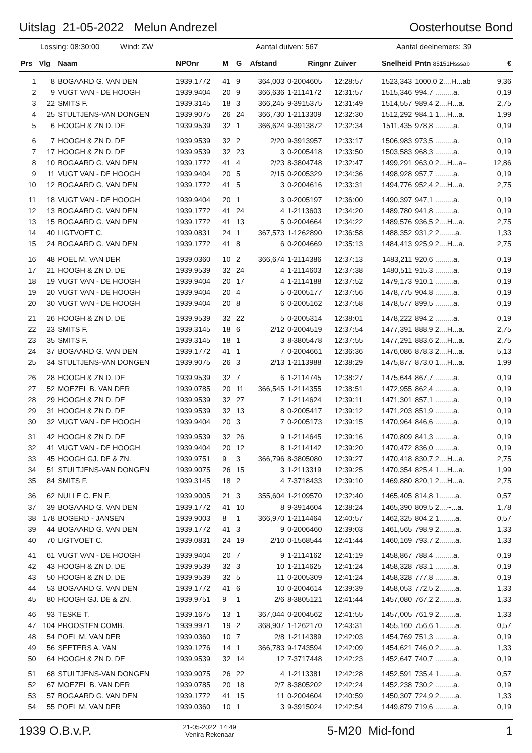Uitslag 21-05-2022 Melun Andrezel Oosterhoutse Bond
Lossing: 08:30:00 Wind: ZW Aantal duiven: 567 Aantal deelnemers: 39
| Prs | Vlg | Naam | NPOnr | M | G | Afstand | Ringnr | Zuiver | Snelheid | Pntn 85151Hsssab | € |
| --- | --- | --- | --- | --- | --- | --- | --- | --- | --- | --- | --- |
| 1 | 8 | BOGAARD G. VAN DEN | 1939.1772 | 41 | 9 | 364,003 | 0-2004605 | 12:28:57 | 1523,343 | 1000,0 2....H...ab | 9,36 |
| 2 | 9 | VUGT VAN - DE HOOGH | 1939.9404 | 20 | 9 | 366,636 | 1-2114172 | 12:31:57 | 1515,346 | 994,7 .........a. | 0,19 |
| 3 | 22 | SMITS F. | 1939.3145 | 18 | 3 | 366,245 | 9-3915375 | 12:31:49 | 1514,557 | 989,4 2....H...a. | 2,75 |
| 4 | 25 | STULTJENS-VAN DONGEN | 1939.9075 | 26 | 24 | 366,730 | 1-2113309 | 12:32:30 | 1512,292 | 984,1 1....H...a. | 1,99 |
| 5 | 6 | HOOGH & ZN D. DE | 1939.9539 | 32 | 1 | 366,624 | 9-3913872 | 12:32:34 | 1511,435 | 978,8 .........a. | 0,19 |
| 6 | 7 | HOOGH & ZN D. DE | 1939.9539 | 32 | 2 | 2/20 | 9-3913957 | 12:33:17 | 1506,983 | 973,5 .........a. | 0,19 |
| 7 | 17 | HOOGH & ZN D. DE | 1939.9539 | 32 | 23 | 3 | 0-2005418 | 12:33:50 | 1503,583 | 968,3 .........a. | 0,19 |
| 8 | 10 | BOGAARD G. VAN DEN | 1939.1772 | 41 | 4 | 2/23 | 8-3804748 | 12:32:47 | 1499,291 | 963,0 2....H...a= | 12,86 |
| 9 | 11 | VUGT VAN - DE HOOGH | 1939.9404 | 20 | 5 | 2/15 | 0-2005329 | 12:34:36 | 1498,928 | 957,7 .........a. | 0,19 |
| 10 | 12 | BOGAARD G. VAN DEN | 1939.1772 | 41 | 5 | 3 | 0-2004616 | 12:33:31 | 1494,776 | 952,4 2....H...a. | 2,75 |
| 11 | 18 | VUGT VAN - DE HOOGH | 1939.9404 | 20 | 1 | 3 | 0-2005197 | 12:36:00 | 1490,397 | 947,1 .........a. | 0,19 |
| 12 | 13 | BOGAARD G. VAN DEN | 1939.1772 | 41 | 24 | 4 | 1-2113603 | 12:34:20 | 1489,780 | 941,8 .........a. | 0,19 |
| 13 | 15 | BOGAARD G. VAN DEN | 1939.1772 | 41 | 13 | 5 | 0-2004664 | 12:34:22 | 1489,576 | 936,5 2....H...a. | 2,75 |
| 14 | 40 | LIGTVOET C. | 1939.0831 | 24 | 1 | 367,573 | 1-1262890 | 12:36:58 | 1488,352 | 931,2 2........a. | 1,33 |
| 15 | 24 | BOGAARD G. VAN DEN | 1939.1772 | 41 | 8 | 6 | 0-2004669 | 12:35:13 | 1484,413 | 925,9 2....H...a. | 2,75 |
| 16 | 48 | POEL M. VAN DER | 1939.0360 | 10 | 2 | 366,674 | 1-2114386 | 12:37:13 | 1483,211 | 920,6 .........a. | 0,19 |
| 17 | 21 | HOOGH & ZN D. DE | 1939.9539 | 32 | 24 | 4 | 1-2114603 | 12:37:38 | 1480,511 | 915,3 .........a. | 0,19 |
| 18 | 19 | VUGT VAN - DE HOOGH | 1939.9404 | 20 | 17 | 4 | 1-2114188 | 12:37:52 | 1479,173 | 910,1 .........a. | 0,19 |
| 19 | 20 | VUGT VAN - DE HOOGH | 1939.9404 | 20 | 4 | 5 | 0-2005177 | 12:37:56 | 1478,775 | 904,8 .........a. | 0,19 |
| 20 | 30 | VUGT VAN - DE HOOGH | 1939.9404 | 20 | 8 | 6 | 0-2005162 | 12:37:58 | 1478,577 | 899,5 .........a. | 0,19 |
| 21 | 26 | HOOGH & ZN D. DE | 1939.9539 | 32 | 22 | 5 | 0-2005314 | 12:38:01 | 1478,222 | 894,2 .........a. | 0,19 |
| 22 | 23 | SMITS F. | 1939.3145 | 18 | 6 | 2/12 | 0-2004519 | 12:37:54 | 1477,391 | 888,9 2....H...a. | 2,75 |
| 23 | 35 | SMITS F. | 1939.3145 | 18 | 1 | 3 | 8-3805478 | 12:37:55 | 1477,291 | 883,6 2....H...a. | 2,75 |
| 24 | 37 | BOGAARD G. VAN DEN | 1939.1772 | 41 | 1 | 7 | 0-2004661 | 12:36:36 | 1476,086 | 878,3 2....H...a. | 5,13 |
| 25 | 34 | STULTJENS-VAN DONGEN | 1939.9075 | 26 | 3 | 2/13 | 1-2113988 | 12:38:29 | 1475,877 | 873,0 1....H...a. | 1,99 |
| 26 | 28 | HOOGH & ZN D. DE | 1939.9539 | 32 | 7 | 6 | 1-2114745 | 12:38:27 | 1475,644 | 867,7 .........a. | 0,19 |
| 27 | 52 | MOEZEL B. VAN DER | 1939.0785 | 20 | 11 | 366,545 | 1-2114355 | 12:38:51 | 1472,955 | 862,4 .........a. | 0,19 |
| 28 | 29 | HOOGH & ZN D. DE | 1939.9539 | 32 | 27 | 7 | 1-2114624 | 12:39:11 | 1471,301 | 857,1 .........a. | 0,19 |
| 29 | 31 | HOOGH & ZN D. DE | 1939.9539 | 32 | 13 | 8 | 0-2005417 | 12:39:12 | 1471,203 | 851,9 .........a. | 0,19 |
| 30 | 32 | VUGT VAN - DE HOOGH | 1939.9404 | 20 | 3 | 7 | 0-2005173 | 12:39:15 | 1470,964 | 846,6 .........a. | 0,19 |
| 31 | 42 | HOOGH & ZN D. DE | 1939.9539 | 32 | 26 | 9 | 1-2114645 | 12:39:16 | 1470,809 | 841,3 .........a. | 0,19 |
| 32 | 41 | VUGT VAN - DE HOOGH | 1939.9404 | 20 | 12 | 8 | 1-2114142 | 12:39:20 | 1470,472 | 836,0 .........a. | 0,19 |
| 33 | 45 | HOOGH GJ. DE & ZN. | 1939.9751 | 9 | 3 | 366,796 | 8-3805080 | 12:39:27 | 1470,418 | 830,7 2....H...a. | 2,75 |
| 34 | 51 | STULTJENS-VAN DONGEN | 1939.9075 | 26 | 15 | 3 | 1-2113319 | 12:39:25 | 1470,354 | 825,4 1....H...a. | 1,99 |
| 35 | 84 | SMITS F. | 1939.3145 | 18 | 2 | 4 | 7-3718433 | 12:39:10 | 1469,880 | 820,1 2....H...a. | 2,75 |
| 36 | 62 | NULLE C. EN F. | 1939.9005 | 21 | 3 | 355,604 | 1-2109570 | 12:32:40 | 1465,405 | 814,8 1........a. | 0,57 |
| 37 | 39 | BOGAARD G. VAN DEN | 1939.1772 | 41 | 10 | 8 | 9-3914604 | 12:38:24 | 1465,390 | 809,5 2....~...a. | 1,78 |
| 38 | 178 | BOGERD - JANSEN | 1939.9003 | 8 | 1 | 366,970 | 1-2114464 | 12:40:57 | 1462,325 | 804,2 1........a. | 0,57 |
| 39 | 44 | BOGAARD G. VAN DEN | 1939.1772 | 41 | 3 | 9 | 0-2006460 | 12:39:03 | 1461,565 | 798,9 2........a. | 1,33 |
| 40 | 70 | LIGTVOET C. | 1939.0831 | 24 | 19 | 2/10 | 0-1568544 | 12:41:44 | 1460,169 | 793,7 2........a. | 1,33 |
| 41 | 61 | VUGT VAN - DE HOOGH | 1939.9404 | 20 | 7 | 9 | 1-2114162 | 12:41:19 | 1458,867 | 788,4 .........a. | 0,19 |
| 42 | 43 | HOOGH & ZN D. DE | 1939.9539 | 32 | 3 | 10 | 1-2114625 | 12:41:24 | 1458,328 | 783,1 .........a. | 0,19 |
| 43 | 50 | HOOGH & ZN D. DE | 1939.9539 | 32 | 5 | 11 | 0-2005309 | 12:41:24 | 1458,328 | 777,8 .........a. | 0,19 |
| 44 | 53 | BOGAARD G. VAN DEN | 1939.1772 | 41 | 6 | 10 | 0-2004614 | 12:39:39 | 1458,053 | 772,5 2........a. | 1,33 |
| 45 | 80 | HOOGH GJ. DE & ZN. | 1939.9751 | 9 | 1 | 2/6 | 8-3805121 | 12:41:44 | 1457,080 | 767,2 2........a. | 1,33 |
| 46 | 93 | TESKE T. | 1939.1675 | 13 | 1 | 367,044 | 0-2004562 | 12:41:55 | 1457,005 | 761,9 2........a. | 1,33 |
| 47 | 104 | PROOSTEN COMB. | 1939.9971 | 19 | 2 | 368,907 | 1-1262170 | 12:43:31 | 1455,160 | 756,6 1........a. | 0,57 |
| 48 | 54 | POEL M. VAN DER | 1939.0360 | 10 | 7 | 2/8 | 1-2114389 | 12:42:03 | 1454,769 | 751,3 .........a. | 0,19 |
| 49 | 56 | SEETERS A. VAN | 1939.1276 | 14 | 1 | 366,783 | 9-1743594 | 12:42:09 | 1454,621 | 746,0 2........a. | 1,33 |
| 50 | 64 | HOOGH & ZN D. DE | 1939.9539 | 32 | 14 | 12 | 7-3717448 | 12:42:23 | 1452,647 | 740,7 .........a. | 0,19 |
| 51 | 68 | STULTJENS-VAN DONGEN | 1939.9075 | 26 | 22 | 4 | 1-2113381 | 12:42:28 | 1452,591 | 735,4 1........a. | 0,57 |
| 52 | 67 | MOEZEL B. VAN DER | 1939.0785 | 20 | 18 | 2/7 | 8-3805202 | 12:42:24 | 1452,238 | 730,2 .........a. | 0,19 |
| 53 | 57 | BOGAARD G. VAN DEN | 1939.1772 | 41 | 15 | 11 | 0-2004604 | 12:40:59 | 1450,307 | 724,9 2........a. | 1,33 |
| 54 | 55 | POEL M. VAN DER | 1939.0360 | 10 | 1 | 3 | 9-3915024 | 12:42:54 | 1449,879 | 719,6 .........a. | 0,19 |
1939 O.B.v.P. 21-05-2022 14:49
Venira Rekenaar 5-M20 Mid-fond 1